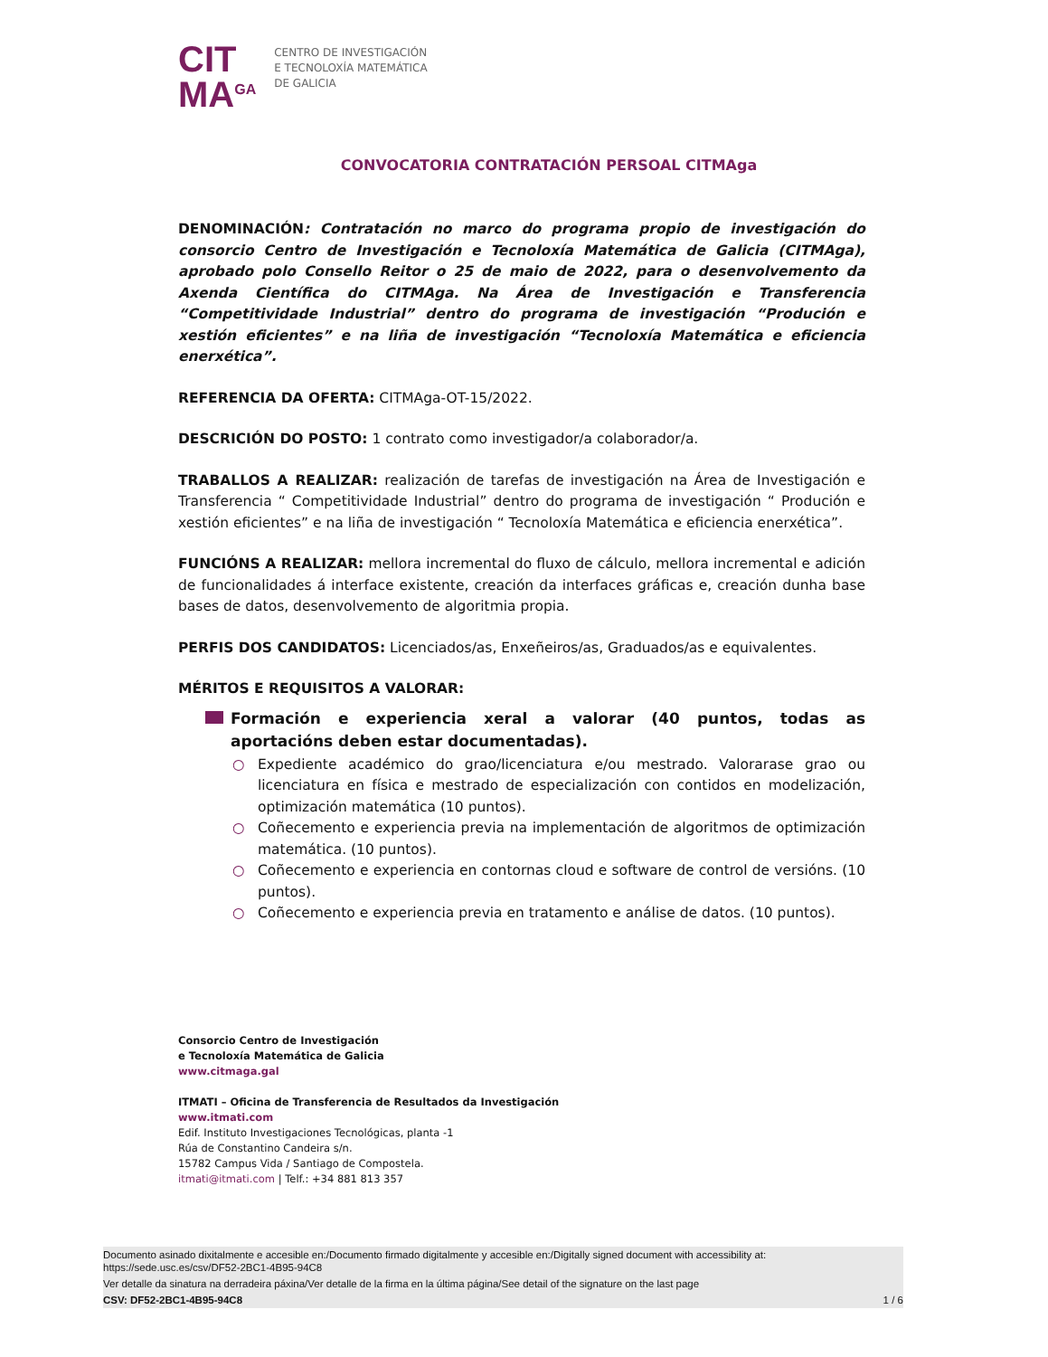CIT
MA<sup>GA</sup>
CENTRO DE INVESTIGACIÓN
E TECNOLOXÍA MATEMÁTICA
DE GALICIA
CONVOCATORIA CONTRATACIÓN PERSOAL CITMAga
DENOMINACIÓN: Contratación no marco do programa propio de investigación do consorcio Centro de Investigación e Tecnoloxía Matemática de Galicia (CITMAga), aprobado polo Consello Reitor o 25 de maio de 2022, para o desenvolvemento da Axenda Científica do CITMAga. Na Área de Investigación e Transferencia “Competitividade Industrial” dentro do programa de investigación “Produción e xestión eficientes” e na liña de investigación “Tecnoloxía Matemática e eficiencia enerxética”.
REFERENCIA DA OFERTA: CITMAga-OT-15/2022.
DESCRICIÓN DO POSTO: 1 contrato como investigador/a colaborador/a.
TRABALLOS A REALIZAR: realización de tarefas de investigación na Área de Investigación e Transferencia “ Competitividade Industrial” dentro do programa de investigación “ Produción e xestión eficientes” e na liña de investigación “ Tecnoloxía Matemática e eficiencia enerxética”.
FUNCIÓNS A REALIZAR: mellora incremental do fluxo de cálculo, mellora incremental e adición de funcionalidades á interface existente, creación da interfaces gráficas e, creación dunha base bases de datos, desenvolvemento de algoritmia propia.
PERFIS DOS CANDIDATOS: Licenciados/as, Enxeñeiros/as, Graduados/as e equivalentes.
MÉRITOS E REQUISITOS A VALORAR:
Formación e experiencia xeral a valorar (40 puntos, todas as aportacións deben estar documentadas).
○ Expediente académico do grao/licenciatura e/ou mestrado. Valorarase grao ou licenciatura en física e mestrado de especialización con contidos en modelización, optimización matemática (10 puntos).
○ Coñecemento e experiencia previa na implementación de algoritmos de optimización matemática. (10 puntos).
○ Coñecemento e experiencia en contornas cloud e software de control de versións. (10 puntos).
○ Coñecemento e experiencia previa en tratamento e análise de datos. (10 puntos).
Consorcio Centro de Investigación
e Tecnoloxía Matemática de Galicia
www.citmaga.gal
ITMATI – Oficina de Transferencia de Resultados da Investigación
www.itmati.com
Edif. Instituto Investigaciones Tecnológicas, planta -1
Rúa de Constantino Candeira s/n.
15782 Campus Vida / Santiago de Compostela.
itmati@itmati.com | Telf.: +34 881 813 357
Documento asinado dixitalmente e accesible en:/Documento firmado digitalmente y accesible en:/Digitally signed document with accessibility at:
https://sede.usc.es/csv/DF52-2BC1-4B95-94C8
Ver detalle da sinatura na derradeira páxina/Ver detalle de la firma en la última página/See detail of the signature on the last page
CSV: DF52-2BC1-4B95-94C8 1 / 6